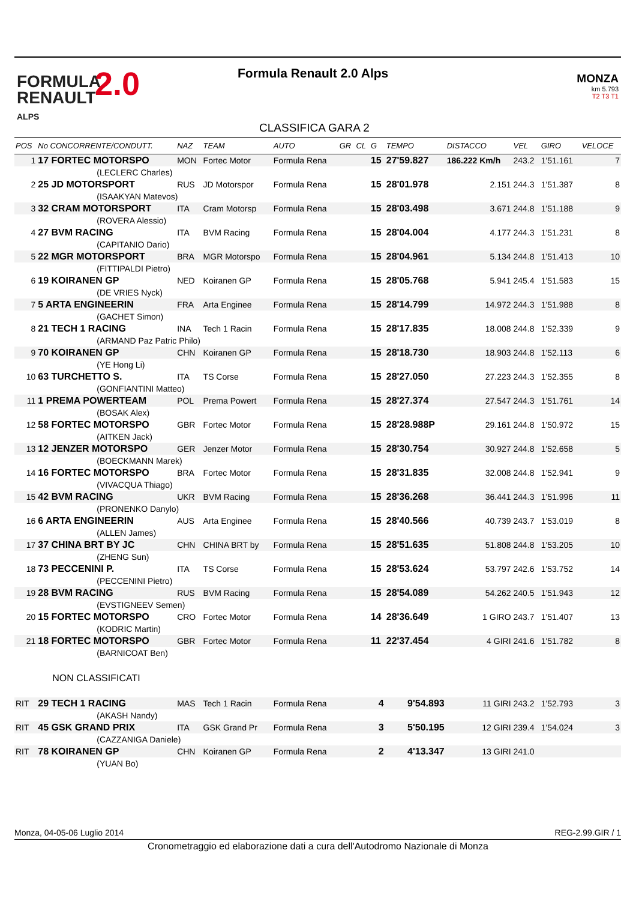FORMULA
RENAULT
ALPS
2.0
Formula Renault 2.0 Alps
CLASSIFICA GARA 2
MONZA
km 5.793
T2 T3 T1
| POS | No CONCORRENTE/CONDUTT. | NAZ | TEAM | AUTO | GR | CL | G | TEMPO | DISTACCO | VEL | GIRO | VELOCE |
| --- | --- | --- | --- | --- | --- | --- | --- | --- | --- | --- | --- | --- |
| 1 | 17 FORTEC MOTORSPO | MON | Fortec Motor | Formula Rena | | | 15 | 27'59.827 | 186.222 Km/h | 243.2 | 1'51.161 | 7 |
| | (LECLERC Charles) | | | | | | | | | | | |
| 2 | 25 JD MOTORSPORT | RUS | JD Motorspor | Formula Rena | | | 15 | 28'01.978 | 2.151 | 244.3 | 1'51.387 | 8 |
| | (ISAAKYAN Matevos) | | | | | | | | | | | |
| 3 | 32 CRAM MOTORSPORT | ITA | Cram Motorsp | Formula Rena | | | 15 | 28'03.498 | 3.671 | 244.8 | 1'51.188 | 9 |
| | (ROVERA Alessio) | | | | | | | | | | | |
| 4 | 27 BVM RACING | ITA | BVM Racing | Formula Rena | | | 15 | 28'04.004 | 4.177 | 244.3 | 1'51.231 | 8 |
| | (CAPITANIO Dario) | | | | | | | | | | | |
| 5 | 22 MGR MOTORSPORT | BRA | MGR Motorspo | Formula Rena | | | 15 | 28'04.961 | 5.134 | 244.8 | 1'51.413 | 10 |
| | (FITTIPALDI Pietro) | | | | | | | | | | | |
| 6 | 19 KOIRANEN GP | NED | Koiranen GP | Formula Rena | | | 15 | 28'05.768 | 5.941 | 245.4 | 1'51.583 | 15 |
| | (DE VRIES Nyck) | | | | | | | | | | | |
| 7 | 5 ARTA ENGINEERIN | FRA | Arta Enginee | Formula Rena | | | 15 | 28'14.799 | 14.972 | 244.3 | 1'51.988 | 8 |
| | (GACHET Simon) | | | | | | | | | | | |
| 8 | 21 TECH 1 RACING | INA | Tech 1 Racin | Formula Rena | | | 15 | 28'17.835 | 18.008 | 244.8 | 1'52.339 | 9 |
| | (ARMAND Paz Patric Philo) | | | | | | | | | | | |
| 9 | 70 KOIRANEN GP | CHN | Koiranen GP | Formula Rena | | | 15 | 28'18.730 | 18.903 | 244.8 | 1'52.113 | 6 |
| | (YE Hong Li) | | | | | | | | | | | |
| 10 | 63 TURCHETTO S. | ITA | TS Corse | Formula Rena | | | 15 | 28'27.050 | 27.223 | 244.3 | 1'52.355 | 8 |
| | (GONFIANTINI Matteo) | | | | | | | | | | | |
| 11 | 1 PREMA POWERTEAM | POL | Prema Powert | Formula Rena | | | 15 | 28'27.374 | 27.547 | 244.3 | 1'51.761 | 14 |
| | (BOSAK Alex) | | | | | | | | | | | |
| 12 | 58 FORTEC MOTORSPO | GBR | Fortec Motor | Formula Rena | | | 15 | 28'28.988P | 29.161 | 244.8 | 1'50.972 | 15 |
| | (AITKEN Jack) | | | | | | | | | | | |
| 13 | 12 JENZER MOTORSPO | GER | Jenzer Motor | Formula Rena | | | 15 | 28'30.754 | 30.927 | 244.8 | 1'52.658 | 5 |
| | (BOECKMANN Marek) | | | | | | | | | | | |
| 14 | 16 FORTEC MOTORSPO | BRA | Fortec Motor | Formula Rena | | | 15 | 28'31.835 | 32.008 | 244.8 | 1'52.941 | 9 |
| | (VIVACQUA Thiago) | | | | | | | | | | | |
| 15 | 42 BVM RACING | UKR | BVM Racing | Formula Rena | | | 15 | 28'36.268 | 36.441 | 244.3 | 1'51.996 | 11 |
| | (PRONENKO Danylo) | | | | | | | | | | | |
| 16 | 6 ARTA ENGINEERIN | AUS | Arta Enginee | Formula Rena | | | 15 | 28'40.566 | 40.739 | 243.7 | 1'53.019 | 8 |
| | (ALLEN James) | | | | | | | | | | | |
| 17 | 37 CHINA BRT BY JC | CHN | CHINA BRT by | Formula Rena | | | 15 | 28'51.635 | 51.808 | 244.8 | 1'53.205 | 10 |
| | (ZHENG Sun) | | | | | | | | | | | |
| 18 | 73 PECCENINI P. | ITA | TS Corse | Formula Rena | | | 15 | 28'53.624 | 53.797 | 242.6 | 1'53.752 | 14 |
| | (PECCENINI Pietro) | | | | | | | | | | | |
| 19 | 28 BVM RACING | RUS | BVM Racing | Formula Rena | | | 15 | 28'54.089 | 54.262 | 240.5 | 1'51.943 | 12 |
| | (EVSTIGNEEV Semen) | | | | | | | | | | | |
| 20 | 15 FORTEC MOTORSPO | CRO | Fortec Motor | Formula Rena | | | 14 | 28'36.649 | 1 GIRO | 243.7 | 1'51.407 | 13 |
| | (KODRIC Martin) | | | | | | | | | | | |
| 21 | 18 FORTEC MOTORSPO | GBR | Fortec Motor | Formula Rena | | | 11 | 22'37.454 | 4 GIRI | 241.6 | 1'51.782 | 8 |
| | (BARNICOAT Ben) | | | | | | | | | | | |
| | NON CLASSIFICATI | | | | | | | | | | | |
| RIT | 29 TECH 1 RACING | MAS | Tech 1 Racin | Formula Rena | | | 4 | 9'54.893 | 11 GIRI | 243.2 | 1'52.793 | 3 |
| | (AKASH Nandy) | | | | | | | | | | | |
| RIT | 45 GSK GRAND PRIX | ITA | GSK Grand Pr | Formula Rena | | | 3 | 5'50.195 | 12 GIRI | 239.4 | 1'54.024 | 3 |
| | (CAZZANIGA Daniele) | | | | | | | | | | | |
| RIT | 78 KOIRANEN GP | CHN | Koiranen GP | Formula Rena | | | 2 | 4'13.347 | 13 GIRI | 241.0 | | |
| | (YUAN Bo) | | | | | | | | | | | |
Monza, 04-05-06 Luglio 2014 REG-2.99.GIR / 1
Cronometraggio ed elaborazione dati a cura dell'Autodromo Nazionale di Monza